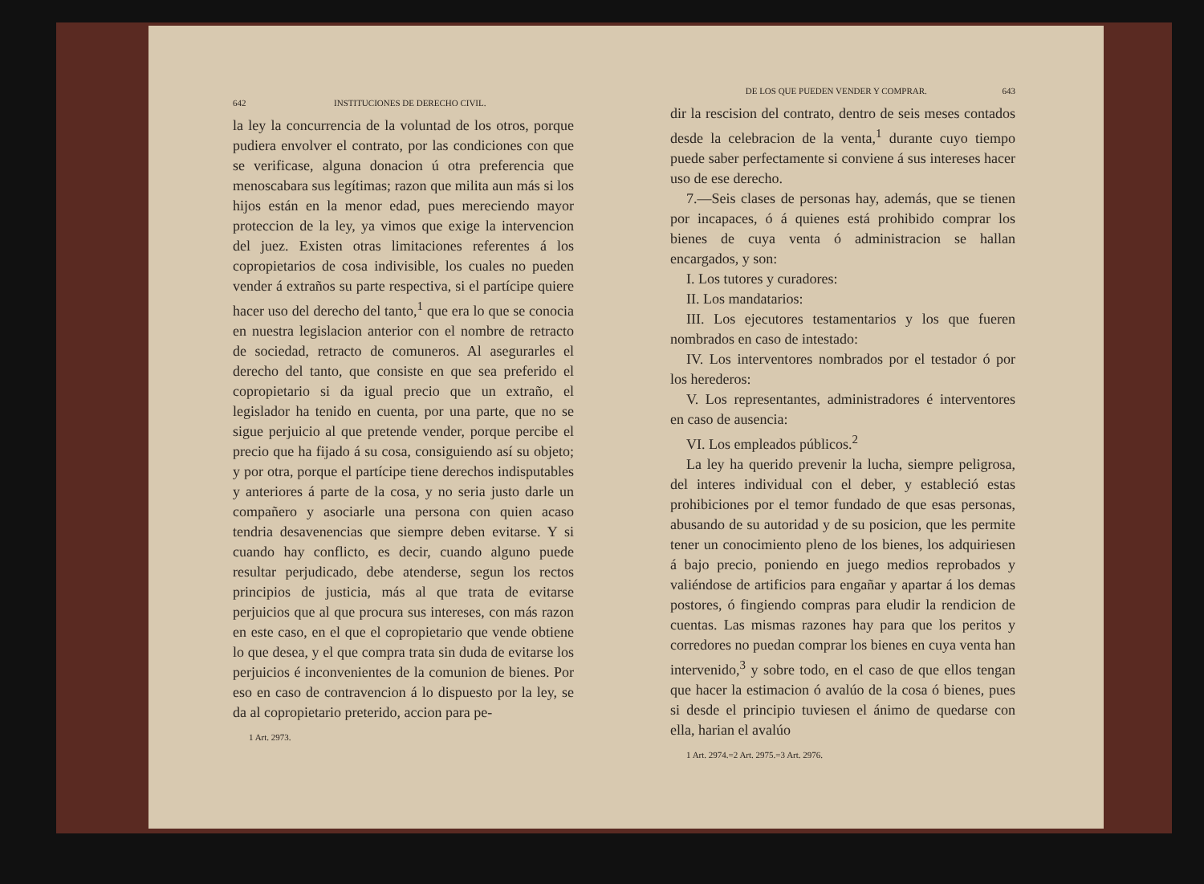642 INSTITUCIONES DE DERECHO CIVIL.
la ley la concurrencia de la voluntad de los otros, porque pudiera envolver el contrato, por las condiciones con que se verificase, alguna donacion ú otra preferencia que menoscabara sus legítimas; razon que milita aun más si los hijos están en la menor edad, pues mereciendo mayor proteccion de la ley, ya vimos que exige la intervencion del juez. Existen otras limitaciones referentes á los copropietarios de cosa indivisible, los cuales no pueden vender á extraños su parte respectiva, si el partícipe quiere hacer uso del derecho del tanto,<sup>1</sup> que era lo que se conocia en nuestra legislacion anterior con el nombre de retracto de sociedad, retracto de comuneros. Al asegurarles el derecho del tanto, que consiste en que sea preferido el copropietario si da igual precio que un extraño, el legislador ha tenido en cuenta, por una parte, que no se sigue perjuicio al que pretende vender, porque percibe el precio que ha fijado á su cosa, consiguiendo así su objeto; y por otra, porque el partícipe tiene derechos indisputables y anteriores á parte de la cosa, y no seria justo darle un compañero y asociarle una persona con quien acaso tendria desavenencias que siempre deben evitarse. Y si cuando hay conflicto, es decir, cuando alguno puede resultar perjudicado, debe atenderse, segun los rectos principios de justicia, más al que trata de evitarse perjuicios que al que procura sus intereses, con más razon en este caso, en el que el copropietario que vende obtiene lo que desea, y el que compra trata sin duda de evitarse los perjuicios é inconvenientes de la comunion de bienes. Por eso en caso de contravencion á lo dispuesto por la ley, se da al copropietario preterido, accion para pe-
1 Art. 2973.
DE LOS QUE PUEDEN VENDER Y COMPRAR. 643
dir la rescision del contrato, dentro de seis meses contados desde la celebracion de la venta,<sup>1</sup> durante cuyo tiempo puede saber perfectamente si conviene á sus intereses hacer uso de ese derecho.
7.—Seis clases de personas hay, además, que se tienen por incapaces, ó á quienes está prohibido comprar los bienes de cuya venta ó administracion se hallan encargados, y son:
I. Los tutores y curadores:
II. Los mandatarios:
III. Los ejecutores testamentarios y los que fueren nombrados en caso de intestado:
IV. Los interventores nombrados por el testador ó por los herederos:
V. Los representantes, administradores é interventores en caso de ausencia:
VI. Los empleados públicos.<sup>2</sup>
La ley ha querido prevenir la lucha, siempre peligrosa, del interes individual con el deber, y estableció estas prohibiciones por el temor fundado de que esas personas, abusando de su autoridad y de su posicion, que les permite tener un conocimiento pleno de los bienes, los adquiriesen á bajo precio, poniendo en juego medios reprobados y valiéndose de artificios para engañar y apartar á los demas postores, ó fingiendo compras para eludir la rendicion de cuentas. Las mismas razones hay para que los peritos y corredores no puedan comprar los bienes en cuya venta han intervenido,<sup>3</sup> y sobre todo, en el caso de que ellos tengan que hacer la estimacion ó avalúo de la cosa ó bienes, pues si desde el principio tuviesen el ánimo de quedarse con ella, harian el avalúo
1 Art. 2974.=2 Art. 2975.=3 Art. 2976.